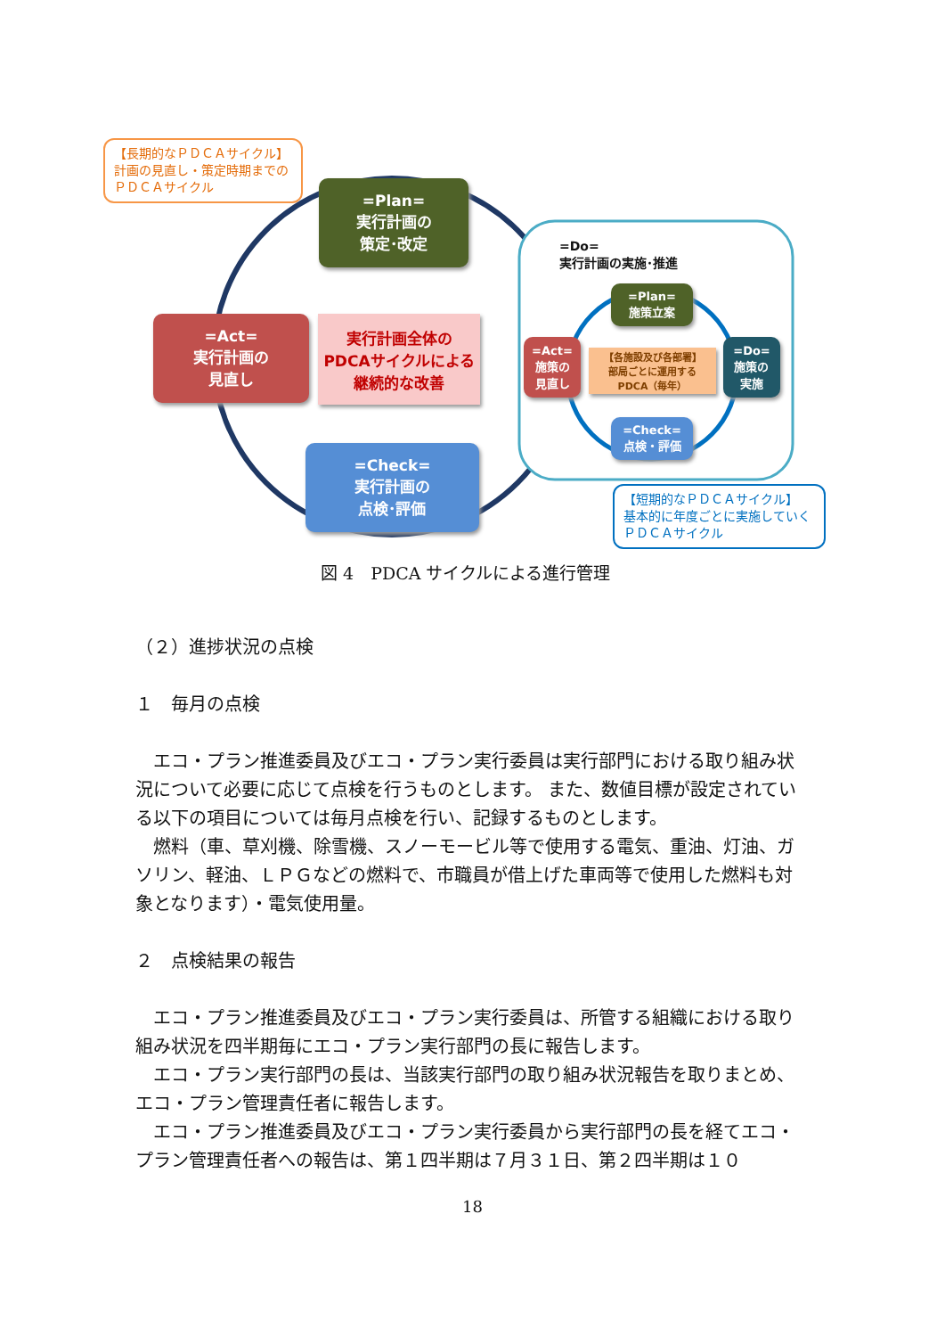【長期的なＰＤＣＡサイクル】
計画の見直し・策定時期までの
ＰＤＣＡサイクル
=Plan=
実行計画の
策定･改定
=Act=
実行計画の
見直し
実行計画全体の
PDCAサイクルによる
継続的な改善
=Check=
実行計画の
点検･評価
=Do=
実行計画の実施･推進
=Plan=
施策立案
=Act=
施策の
見直し
【各施設及び各部署】
部局ごとに運用する
PDCA（毎年）
=Do=
施策の
実施
=Check=
点検・評価
【短期的なＰＤＣＡサイクル】
基本的に年度ごとに実施していく
ＰＤＣＡサイクル
図 4　PDCA サイクルによる進行管理
（２）進捗状況の点検
１　毎月の点検
　エコ・プラン推進委員及びエコ・プラン実行委員は実行部門における取り組み状況について必要に応じて点検を行うものとします。 また、数値目標が設定されている以下の項目については毎月点検を行い、記録するものとします。
　燃料（車、草刈機、除雪機、スノーモービル等で使用する電気、重油、灯油、ガソリン、軽油、ＬＰＧなどの燃料で、市職員が借上げた車両等で使用した燃料も対象となります）・電気使用量。
２　点検結果の報告
　エコ・プラン推進委員及びエコ・プラン実行委員は、所管する組織における取り組み状況を四半期毎にエコ・プラン実行部門の長に報告します。
　エコ・プラン実行部門の長は、当該実行部門の取り組み状況報告を取りまとめ、エコ・プラン管理責任者に報告します。
　エコ・プラン推進委員及びエコ・プラン実行委員から実行部門の長を経てエコ・プラン管理責任者への報告は、第１四半期は７月３１日、第２四半期は１０
18